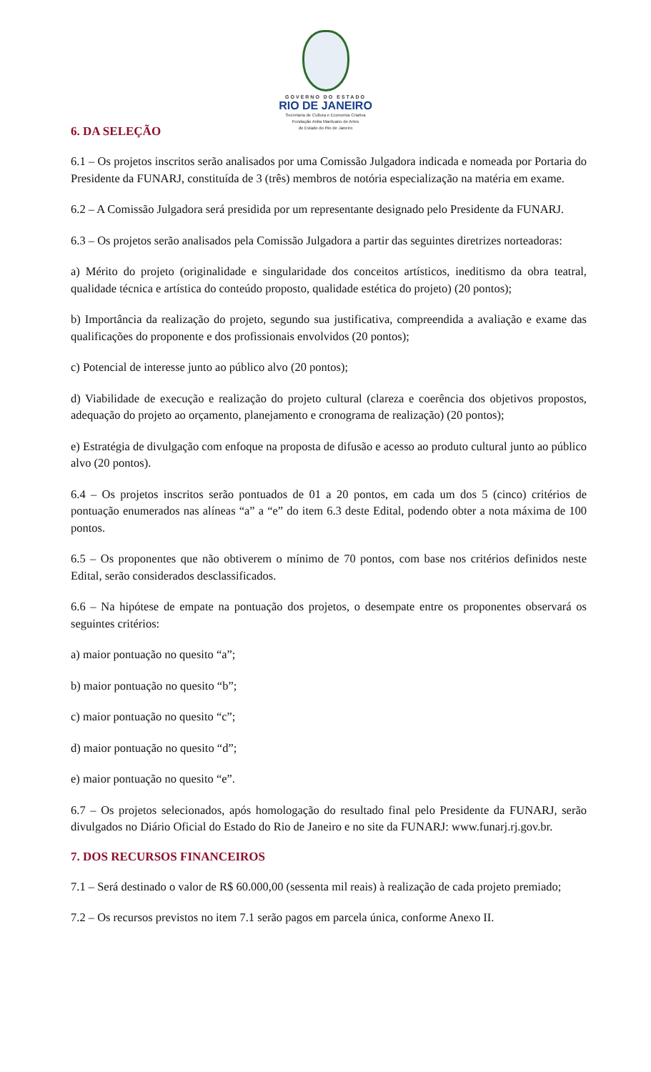GOVERNO DO ESTADO
RIO DE JANEIRO
Secretaria de Cultura e Economia Criativa
Fundação Anita Mantuano de Artes
do Estado do Rio de Janeiro
6. DA SELEÇÃO
6.1 – Os projetos inscritos serão analisados por uma Comissão Julgadora indicada e nomeada por Portaria do Presidente da FUNARJ, constituída de 3 (três) membros de notória especialização na matéria em exame.
6.2 – A Comissão Julgadora será presidida por um representante designado pelo Presidente da FUNARJ.
6.3 – Os projetos serão analisados pela Comissão Julgadora a partir das seguintes diretrizes norteadoras:
a) Mérito do projeto (originalidade e singularidade dos conceitos artísticos, ineditismo da obra teatral, qualidade técnica e artística do conteúdo proposto, qualidade estética do projeto) (20 pontos);
b) Importância da realização do projeto, segundo sua justificativa, compreendida a avaliação e exame das qualificações do proponente e dos profissionais envolvidos (20 pontos);
c) Potencial de interesse junto ao público alvo (20 pontos);
d) Viabilidade de execução e realização do projeto cultural (clareza e coerência dos objetivos propostos, adequação do projeto ao orçamento, planejamento e cronograma de realização) (20 pontos);
e) Estratégia de divulgação com enfoque na proposta de difusão e acesso ao produto cultural junto ao público alvo (20 pontos).
6.4 – Os projetos inscritos serão pontuados de 01 a 20 pontos, em cada um dos 5 (cinco) critérios de pontuação enumerados nas alíneas “a” a “e” do item 6.3 deste Edital, podendo obter a nota máxima de 100 pontos.
6.5 – Os proponentes que não obtiverem o mínimo de 70 pontos, com base nos critérios definidos neste Edital, serão considerados desclassificados.
6.6 – Na hipótese de empate na pontuação dos projetos, o desempate entre os proponentes observará os seguintes critérios:
a) maior pontuação no quesito “a”;
b) maior pontuação no quesito “b”;
c) maior pontuação no quesito “c”;
d) maior pontuação no quesito “d”;
e) maior pontuação no quesito “e”.
6.7 – Os projetos selecionados, após homologação do resultado final pelo Presidente da FUNARJ, serão divulgados no Diário Oficial do Estado do Rio de Janeiro e no site da FUNARJ: www.funarj.rj.gov.br.
7. DOS RECURSOS FINANCEIROS
7.1 – Será destinado o valor de R$ 60.000,00 (sessenta mil reais) à realização de cada projeto premiado;
7.2 – Os recursos previstos no item 7.1 serão pagos em parcela única, conforme Anexo II.